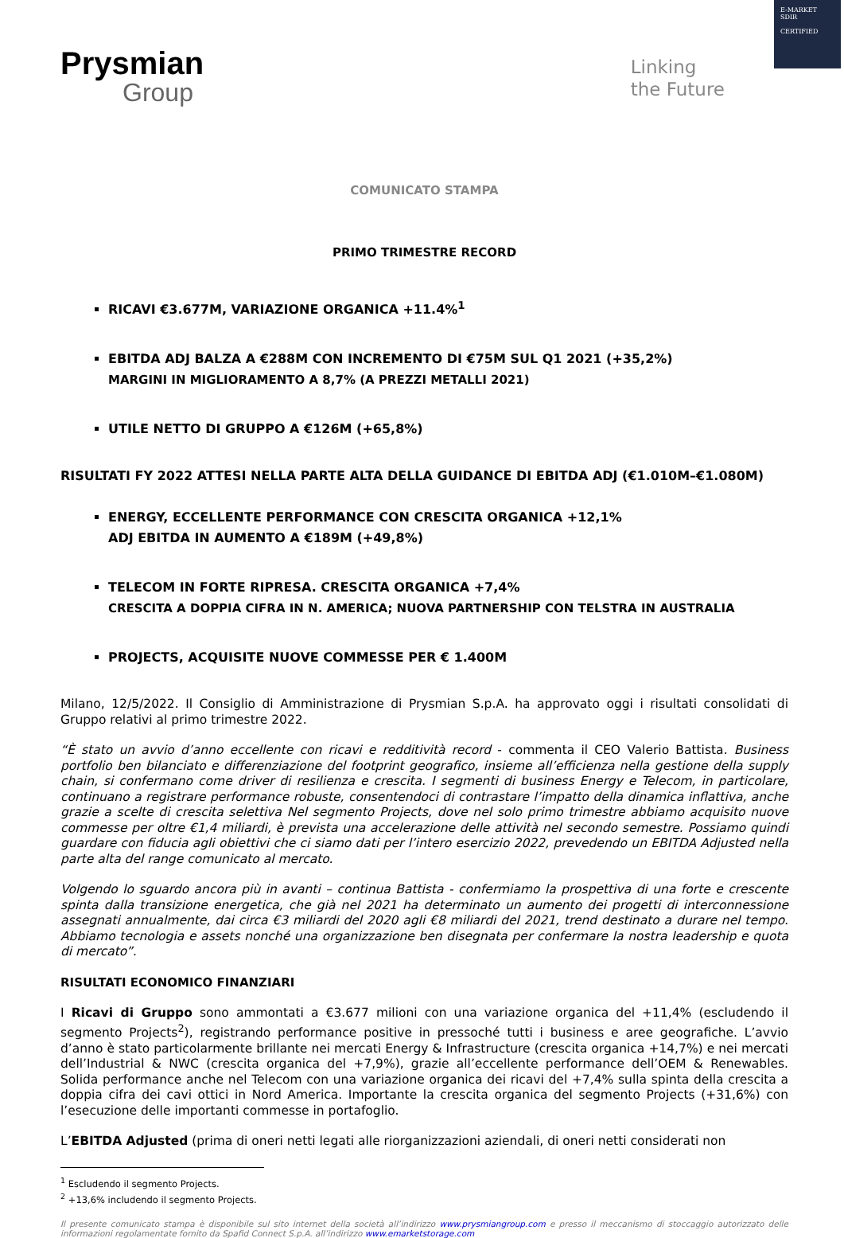E-MARKET
SDIR
CERTIFIED
Prysmian
Group
Linking
the Future
COMUNICATO STAMPA
PRIMO TRIMESTRE RECORD
RICAVI €3.677M, VARIAZIONE ORGANICA +11.4%<sup>1</sup>
EBITDA ADJ BALZA A €288M CON INCREMENTO DI €75M SUL Q1 2021 (+35,2%)
MARGINI IN MIGLIORAMENTO A 8,7% (A PREZZI METALLI 2021)
UTILE NETTO DI GRUPPO A €126M (+65,8%)
RISULTATI FY 2022 ATTESI NELLA PARTE ALTA DELLA GUIDANCE DI EBITDA ADJ (€1.010M–€1.080M)
ENERGY, ECCELLENTE PERFORMANCE CON CRESCITA ORGANICA +12,1%
ADJ EBITDA IN AUMENTO A €189M (+49,8%)
TELECOM IN FORTE RIPRESA. CRESCITA ORGANICA +7,4%
CRESCITA A DOPPIA CIFRA IN N. AMERICA; NUOVA PARTNERSHIP CON TELSTRA IN AUSTRALIA
PROJECTS, ACQUISITE NUOVE COMMESSE PER € 1.400M
Milano, 12/5/2022. Il Consiglio di Amministrazione di Prysmian S.p.A. ha approvato oggi i risultati consolidati di Gruppo relativi al primo trimestre 2022.
“È stato un avvio d’anno eccellente con ricavi e redditività record - commenta il CEO Valerio Battista. Business portfolio ben bilanciato e differenziazione del footprint geografico, insieme all’efficienza nella gestione della supply chain, si confermano come driver di resilienza e crescita. I segmenti di business Energy e Telecom, in particolare, continuano a registrare performance robuste, consentendoci di contrastare l’impatto della dinamica inflattiva, anche grazie a scelte di crescita selettiva Nel segmento Projects, dove nel solo primo trimestre abbiamo acquisito nuove commesse per oltre €1,4 miliardi, è prevista una accelerazione delle attività nel secondo semestre. Possiamo quindi guardare con fiducia agli obiettivi che ci siamo dati per l’intero esercizio 2022, prevedendo un EBITDA Adjusted nella parte alta del range comunicato al mercato.
Volgendo lo sguardo ancora più in avanti – continua Battista - confermiamo la prospettiva di una forte e crescente spinta dalla transizione energetica, che già nel 2021 ha determinato un aumento dei progetti di interconnessione assegnati annualmente, dai circa €3 miliardi del 2020 agli €8 miliardi del 2021, trend destinato a durare nel tempo. Abbiamo tecnologia e assets nonché una organizzazione ben disegnata per confermare la nostra leadership e quota di mercato”.
RISULTATI ECONOMICO FINANZIARI
I Ricavi di Gruppo sono ammontati a €3.677 milioni con una variazione organica del +11,4% (escludendo il segmento Projects<sup>2</sup>), registrando performance positive in pressoché tutti i business e aree geografiche. L’avvio d’anno è stato particolarmente brillante nei mercati Energy & Infrastructure (crescita organica +14,7%) e nei mercati dell’Industrial & NWC (crescita organica del +7,9%), grazie all’eccellente performance dell’OEM & Renewables. Solida performance anche nel Telecom con una variazione organica dei ricavi del +7,4% sulla spinta della crescita a doppia cifra dei cavi ottici in Nord America. Importante la crescita organica del segmento Projects (+31,6%) con l’esecuzione delle importanti commesse in portafoglio.
L’EBITDA Adjusted (prima di oneri netti legati alle riorganizzazioni aziendali, di oneri netti considerati non
<sup>1</sup> Escludendo il segmento Projects.
<sup>2</sup> +13,6% includendo il segmento Projects.
Il presente comunicato stampa è disponibile sul sito internet della società all’indirizzo www.prysmiangroup.com e presso il meccanismo di stoccaggio autorizzato delle informazioni regolamentate fornito da Spafid Connect S.p.A. all’indirizzo www.emarketstorage.com